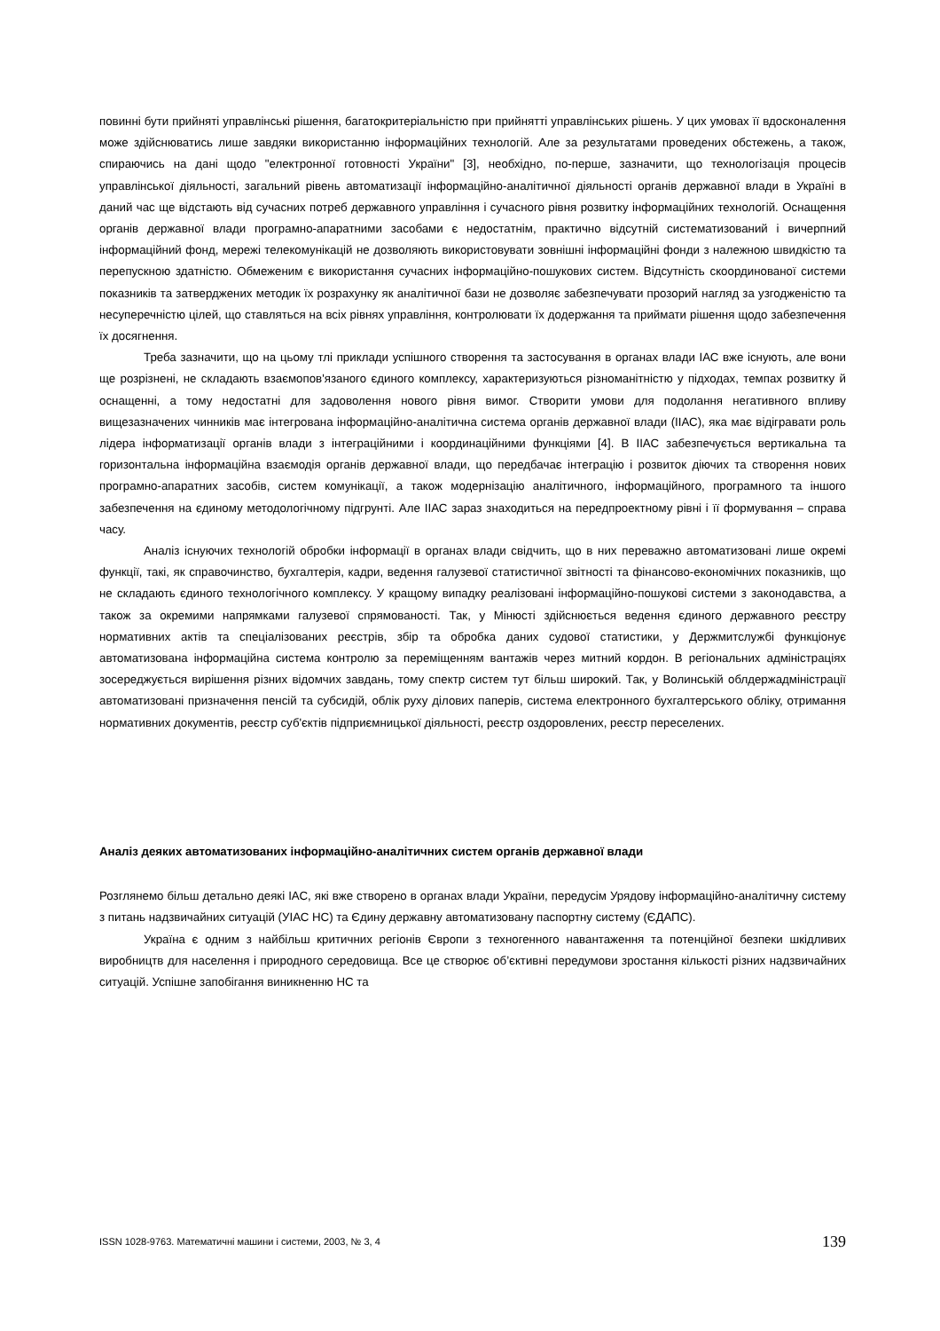повинні бути прийняті управлінські рішення, багатокритеріальністю при прийнятті управлінських рішень. У цих умовах її вдосконалення може здійснюватись лише завдяки використанню інформаційних технологій. Але за результатами проведених обстежень, а також, спираючись на дані щодо "електронної готовності України" [3], необхідно, по-перше, зазначити, що технологізація процесів управлінської діяльності, загальний рівень автоматизації інформаційно-аналітичної діяльності органів державної влади в Україні в даний час ще відстають від сучасних потреб державного управління і сучасного рівня розвитку інформаційних технологій. Оснащення органів державної влади програмно-апаратними засобами є недостатнім, практично відсутній систематизований і вичерпний інформаційний фонд, мережі телекомунікацій не дозволяють використовувати зовнішні інформаційні фонди з належною швидкістю та перепускною здатністю. Обмеженим є використання сучасних інформаційно-пошукових систем. Відсутність скоординованої системи показників та затверджених методик їх розрахунку як аналітичної бази не дозволяє забезпечувати прозорий нагляд за узгодженістю та несуперечністю цілей, що ставляться на всіх рівнях управління, контролювати їх додержання та приймати рішення щодо забезпечення їх досягнення.
Треба зазначити, що на цьому тлі приклади успішного створення та застосування в органах влади ІАС вже існують, але вони ще розрізнені, не складають взаємопов'язаного єдиного комплексу, характеризуються різноманітністю у підходах, темпах розвитку й оснащенні, а тому недостатні для задоволення нового рівня вимог. Створити умови для подолання негативного впливу вищезазначених чинників має інтегрована інформаційно-аналітична система органів державної влади (ІІАС), яка має відігравати роль лідера інформатизації органів влади з інтеграційними і координаційними функціями [4]. В ІІАС забезпечується вертикальна та горизонтальна інформаційна взаємодія органів державної влади, що передбачає інтеграцію і розвиток діючих та створення нових програмно-апаратних засобів, систем комунікації, а також модернізацію аналітичного, інформаційного, програмного та іншого забезпечення на єдиному методологічному підгрунті. Але ІІАС зараз знаходиться на передпроектному рівні і її формування – справа часу.
Аналіз існуючих технологій обробки інформації в органах влади свідчить, що в них переважно автоматизовані лише окремі функції, такі, як справочинство, бухгалтерія, кадри, ведення галузевої статистичної звітності та фінансово-економічних показників, що не складають єдиного технологічного комплексу. У кращому випадку реалізовані інформаційно-пошукові системи з законодавства, а також за окремими напрямками галузевої спрямованості. Так, у Мінюсті здійснюється ведення єдиного державного реєстру нормативних актів та спеціалізованих реєстрів, збір та обробка даних судової статистики, у Держмитслужбі функціонує автоматизована інформаційна система контролю за переміщенням вантажів через митний кордон. В регіональних адміністраціях зосереджується вирішення різних відомчих завдань, тому спектр систем тут більш широкий. Так, у Волинській облдержадміністрації автоматизовані призначення пенсій та субсидій, облік руху ділових паперів, система електронного бухгалтерського обліку, отримання нормативних документів, реєстр суб'єктів підприємницької діяльності, реєстр оздоровлених, реєстр переселених.
Аналіз деяких автоматизованих інформаційно-аналітичних систем органів державної влади
Розглянемо більш детально деякі ІАС, які вже створено в органах влади України, передусім Урядову інформаційно-аналітичну систему з питань надзвичайних ситуацій (УІАС НС) та Єдину державну автоматизовану паспортну систему (ЄДАПС).
Україна є одним з найбільш критичних регіонів Європи з техногенного навантаження та потенційної безпеки шкідливих виробництв для населення і природного середовища. Все це створює об’єктивні передумови зростання кількості різних надзвичайних ситуацій. Успішне запобігання виникненню НС та
ISSN 1028-9763. Математичні машини і системи, 2003, № 3, 4 139